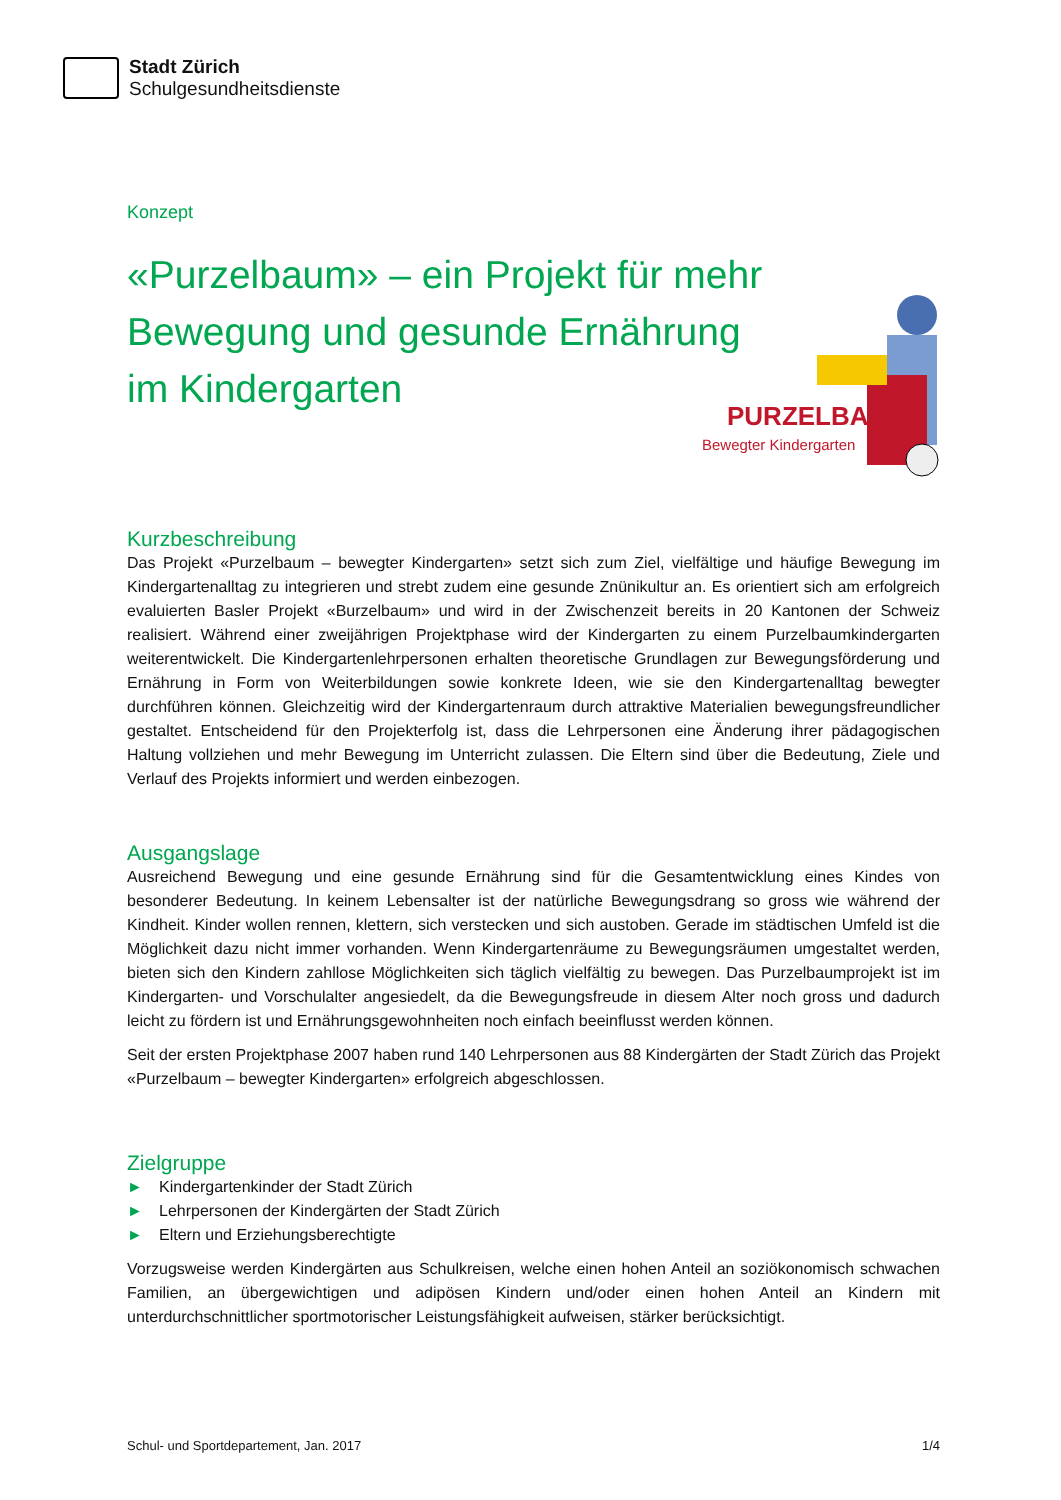Stadt Zürich
Schulgesundheitsdienste
Konzept
«Purzelbaum» – ein Projekt für mehr Bewegung und gesunde Ernährung im Kindergarten
PURZELBAUM
Bewegter Kindergarten
Kurzbeschreibung
Das Projekt «Purzelbaum – bewegter Kindergarten» setzt sich zum Ziel, vielfältige und häufige Bewegung im Kindergartenalltag zu integrieren und strebt zudem eine gesunde Znünikultur an. Es orientiert sich am erfolgreich evaluierten Basler Projekt «Burzelbaum» und wird in der Zwischenzeit bereits in 20 Kantonen der Schweiz realisiert. Während einer zweijährigen Projektphase wird der Kindergarten zu einem Purzelbaumkindergarten weiterentwickelt. Die Kindergartenlehrpersonen erhalten theoretische Grundlagen zur Bewegungsförderung und Ernährung in Form von Weiterbildungen sowie konkrete Ideen, wie sie den Kindergartenalltag bewegter durchführen können. Gleichzeitig wird der Kindergartenraum durch attraktive Materialien bewegungsfreundlicher gestaltet. Entscheidend für den Projekterfolg ist, dass die Lehrpersonen eine Änderung ihrer pädagogischen Haltung vollziehen und mehr Bewegung im Unterricht zulassen. Die Eltern sind über die Bedeutung, Ziele und Verlauf des Projekts informiert und werden einbezogen.
Ausgangslage
Ausreichend Bewegung und eine gesunde Ernährung sind für die Gesamtentwicklung eines Kindes von besonderer Bedeutung. In keinem Lebensalter ist der natürliche Bewegungsdrang so gross wie während der Kindheit. Kinder wollen rennen, klettern, sich verstecken und sich austoben. Gerade im städtischen Umfeld ist die Möglichkeit dazu nicht immer vorhanden. Wenn Kindergartenräume zu Bewegungsräumen umgestaltet werden, bieten sich den Kindern zahllose Möglichkeiten sich täglich vielfältig zu bewegen. Das Purzelbaumprojekt ist im Kindergarten- und Vorschulalter angesiedelt, da die Bewegungsfreude in diesem Alter noch gross und dadurch leicht zu fördern ist und Ernährungsgewohnheiten noch einfach beeinflusst werden können.
Seit der ersten Projektphase 2007 haben rund 140 Lehrpersonen aus 88 Kindergärten der Stadt Zürich das Projekt «Purzelbaum – bewegter Kindergarten» erfolgreich abgeschlossen.
Zielgruppe
► Kindergartenkinder der Stadt Zürich
► Lehrpersonen der Kindergärten der Stadt Zürich
► Eltern und Erziehungsberechtigte
Vorzugsweise werden Kindergärten aus Schulkreisen, welche einen hohen Anteil an soziökonomisch schwachen Familien, an übergewichtigen und adipösen Kindern und/oder einen hohen Anteil an Kindern mit unterdurchschnittlicher sportmotorischer Leistungsfähigkeit aufweisen, stärker berücksichtigt.
Schul- und Sportdepartement, Jan. 2017 1/4